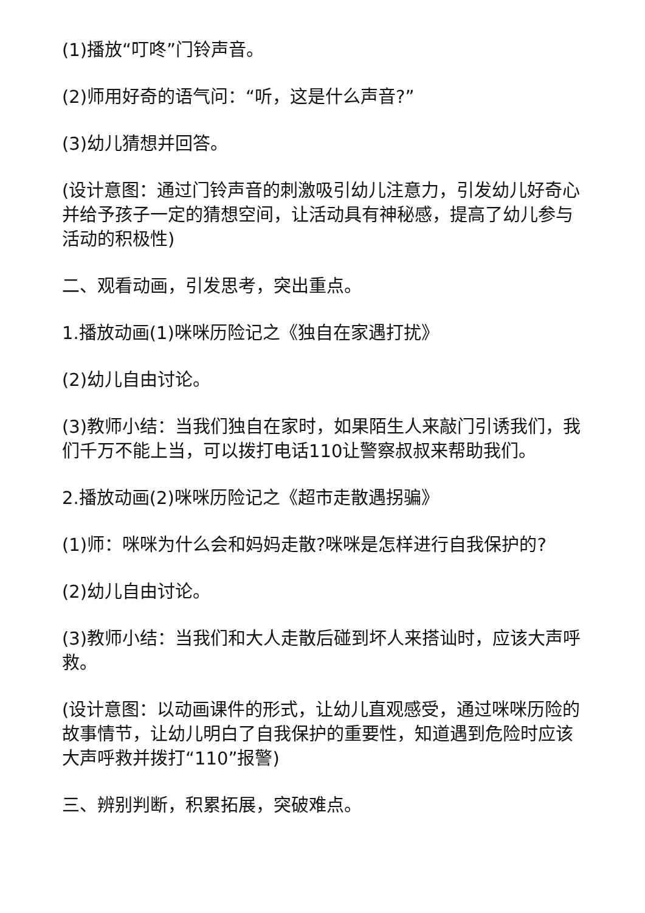(1)播放“叮咚”门铃声音。
(2)师用好奇的语气问：“听，这是什么声音?”
(3)幼儿猜想并回答。
(设计意图：通过门铃声音的刺激吸引幼儿注意力，引发幼儿好奇心并给予孩子一定的猜想空间，让活动具有神秘感，提高了幼儿参与活动的积极性)
二、观看动画，引发思考，突出重点。
1.播放动画(1)咪咪历险记之《独自在家遇打扰》
(2)幼儿自由讨论。
(3)教师小结：当我们独自在家时，如果陌生人来敲门引诱我们，我们千万不能上当，可以拨打电话110让警察叔叔来帮助我们。
2.播放动画(2)咪咪历险记之《超市走散遇拐骗》
(1)师：咪咪为什么会和妈妈走散?咪咪是怎样进行自我保护的?
(2)幼儿自由讨论。
(3)教师小结：当我们和大人走散后碰到坏人来搭讪时，应该大声呼救。
(设计意图：以动画课件的形式，让幼儿直观感受，通过咪咪历险的故事情节，让幼儿明白了自我保护的重要性，知道遇到危险时应该大声呼救并拨打“110”报警)
三、辨别判断，积累拓展，突破难点。